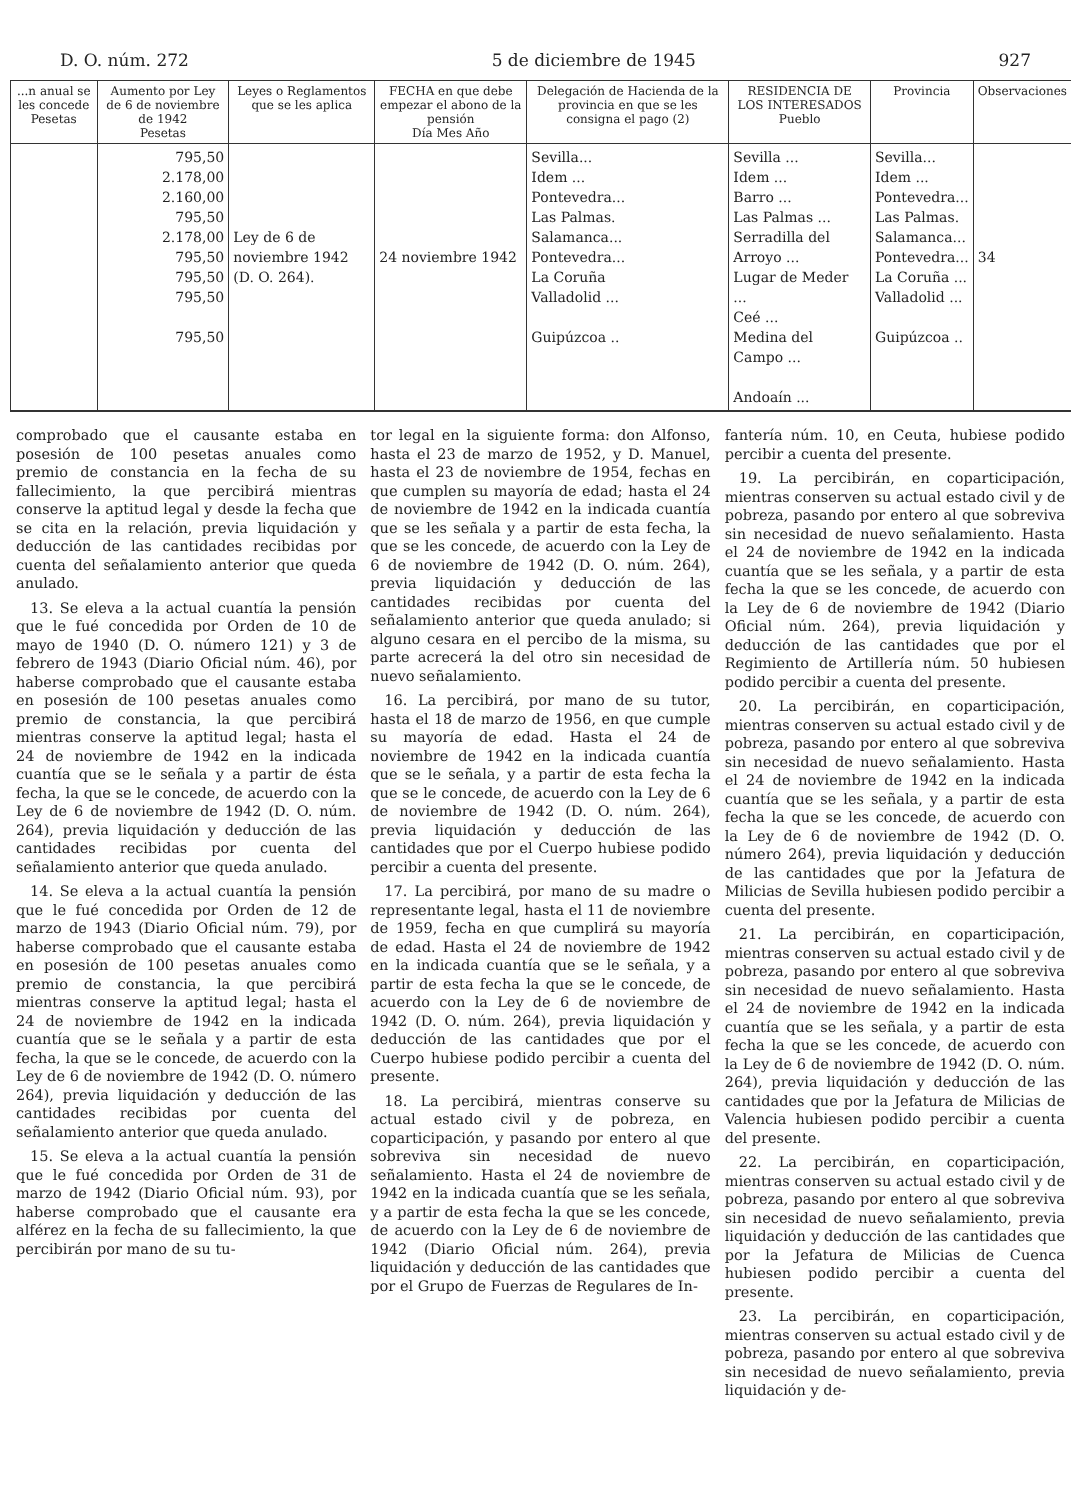D. O. núm. 272 5 de diciembre de 1945 927
| ...n anual se les concede Pesetas | Aumento por Ley de 6 de noviembre de 1942 Pesetas | Leyes o Reglamentos que se les aplica | FECHA en que debe empezar el abono de la pensión Día Mes Año | Delegación de Hacienda de la provincia en que se les consigna el pago (2) | RESIDENCIA DE LOS INTERESADOS Pueblo | Provincia | Observaciones |
| --- | --- | --- | --- | --- | --- | --- | --- |
| | 795,50 2.178,00 2.160,00 795,50 2.178,00 795,50 795,50 795,50 795,50 | Ley de 6 de noviembre 1942 (D. O. 264). | 24 noviembre 1942 | Sevilla... Idem ... Pontevedra... Las Palmas. Salamanca... Pontevedra... La Coruña Valladolid ... Guipúzcoa .. | Sevilla ... Idem ... Barro ... Las Palmas ... Serradilla del Arroyo ... Lugar de Meder ... Ceé ... Medina del Campo ... Andoaín ... | Sevilla... Idem ... Pontevedra... Las Palmas. Salamanca... Pontevedra... La Coruña ... Valladolid ... Guipúzcoa .. | 34 |
comprobado que el causante estaba en posesión de 100 pesetas anuales como premio de constancia en la fecha de su fallecimiento, la que percibirá mientras conserve la aptitud legal y desde la fecha que se cita en la relación, previa liquidación y deducción de las cantidades recibidas por cuenta del señalamiento anterior que queda anulado.
13. Se eleva a la actual cuantía la pensión que le fué concedida por Orden de 10 de mayo de 1940 (D. O. número 121) y 3 de febrero de 1943 (Diario Oficial núm. 46), por haberse comprobado que el causante estaba en posesión de 100 pesetas anuales como premio de constancia, la que percibirá mientras conserve la aptitud legal; hasta el 24 de noviembre de 1942 en la indicada cuantía que se le señala y a partir de ésta fecha, la que se le concede, de acuerdo con la Ley de 6 de noviembre de 1942 (D. O. núm. 264), previa liquidación y deducción de las cantidades recibidas por cuenta del señalamiento anterior que queda anulado.
14. Se eleva a la actual cuantía la pensión que le fué concedida por Orden de 12 de marzo de 1943 (Diario Oficial núm. 79), por haberse comprobado que el causante estaba en posesión de 100 pesetas anuales como premio de constancia, la que percibirá mientras conserve la aptitud legal; hasta el 24 de noviembre de 1942 en la indicada cuantía que se le señala y a partir de esta fecha, la que se le concede, de acuerdo con la Ley de 6 de noviembre de 1942 (D. O. número 264), previa liquidación y deducción de las cantidades recibidas por cuenta del señalamiento anterior que queda anulado.
15. Se eleva a la actual cuantía la pensión que le fué concedida por Orden de 31 de marzo de 1942 (Diario Oficial núm. 93), por haberse comprobado que el causante era alférez en la fecha de su fallecimiento, la que percibirán por mano de su tu-
tor legal en la siguiente forma: don Alfonso, hasta el 23 de marzo de 1952, y D. Manuel, hasta el 23 de noviembre de 1954, fechas en que cumplen su mayoría de edad; hasta el 24 de noviembre de 1942 en la indicada cuantía que se les señala y a partir de esta fecha, la que se les concede, de acuerdo con la Ley de 6 de noviembre de 1942 (D. O. núm. 264), previa liquidación y deducción de las cantidades recibidas por cuenta del señalamiento anterior que queda anulado; si alguno cesara en el percibo de la misma, su parte acrecerá la del otro sin necesidad de nuevo señalamiento.
16. La percibirá, por mano de su tutor, hasta el 18 de marzo de 1956, en que cumple su mayoría de edad. Hasta el 24 de noviembre de 1942 en la indicada cuantía que se le señala, y a partir de esta fecha la que se le concede, de acuerdo con la Ley de 6 de noviembre de 1942 (D. O. núm. 264), previa liquidación y deducción de las cantidades que por el Cuerpo hubiese podido percibir a cuenta del presente.
17. La percibirá, por mano de su madre o representante legal, hasta el 11 de noviembre de 1959, fecha en que cumplirá su mayoría de edad. Hasta el 24 de noviembre de 1942 en la indicada cuantía que se le señala, y a partir de esta fecha la que se le concede, de acuerdo con la Ley de 6 de noviembre de 1942 (D. O. núm. 264), previa liquidación y deducción de las cantidades que por el Cuerpo hubiese podido percibir a cuenta del presente.
18. La percibirá, mientras conserve su actual estado civil y de pobreza, en coparticipación, y pasando por entero al que sobreviva sin necesidad de nuevo señalamiento. Hasta el 24 de noviembre de 1942 en la indicada cuantía que se les señala, y a partir de esta fecha la que se les concede, de acuerdo con la Ley de 6 de noviembre de 1942 (Diario Oficial núm. 264), previa liquidación y deducción de las cantidades que por el Grupo de Fuerzas de Regulares de In-
fantería núm. 10, en Ceuta, hubiese podido percibir a cuenta del presente.
19. La percibirán, en coparticipación, mientras conserven su actual estado civil y de pobreza, pasando por entero al que sobreviva sin necesidad de nuevo señalamiento. Hasta el 24 de noviembre de 1942 en la indicada cuantía que se les señala, y a partir de esta fecha la que se les concede, de acuerdo con la Ley de 6 de noviembre de 1942 (Diario Oficial núm. 264), previa liquidación y deducción de las cantidades que por el Regimiento de Artillería núm. 50 hubiesen podido percibir a cuenta del presente.
20. La percibirán, en coparticipación, mientras conserven su actual estado civil y de pobreza, pasando por entero al que sobreviva sin necesidad de nuevo señalamiento. Hasta el 24 de noviembre de 1942 en la indicada cuantía que se les señala, y a partir de esta fecha la que se les concede, de acuerdo con la Ley de 6 de noviembre de 1942 (D. O. número 264), previa liquidación y deducción de las cantidades que por la Jefatura de Milicias de Sevilla hubiesen podido percibir a cuenta del presente.
21. La percibirán, en coparticipación, mientras conserven su actual estado civil y de pobreza, pasando por entero al que sobreviva sin necesidad de nuevo señalamiento. Hasta el 24 de noviembre de 1942 en la indicada cuantía que se les señala, y a partir de esta fecha la que se les concede, de acuerdo con la Ley de 6 de noviembre de 1942 (D. O. núm. 264), previa liquidación y deducción de las cantidades que por la Jefatura de Milicias de Valencia hubiesen podido percibir a cuenta del presente.
22. La percibirán, en coparticipación, mientras conserven su actual estado civil y de pobreza, pasando por entero al que sobreviva sin necesidad de nuevo señalamiento, previa liquidación y deducción de las cantidades que por la Jefatura de Milicias de Cuenca hubiesen podido percibir a cuenta del presente.
23. La percibirán, en coparticipación, mientras conserven su actual estado civil y de pobreza, pasando por entero al que sobreviva sin necesidad de nuevo señalamiento, previa liquidación y de-